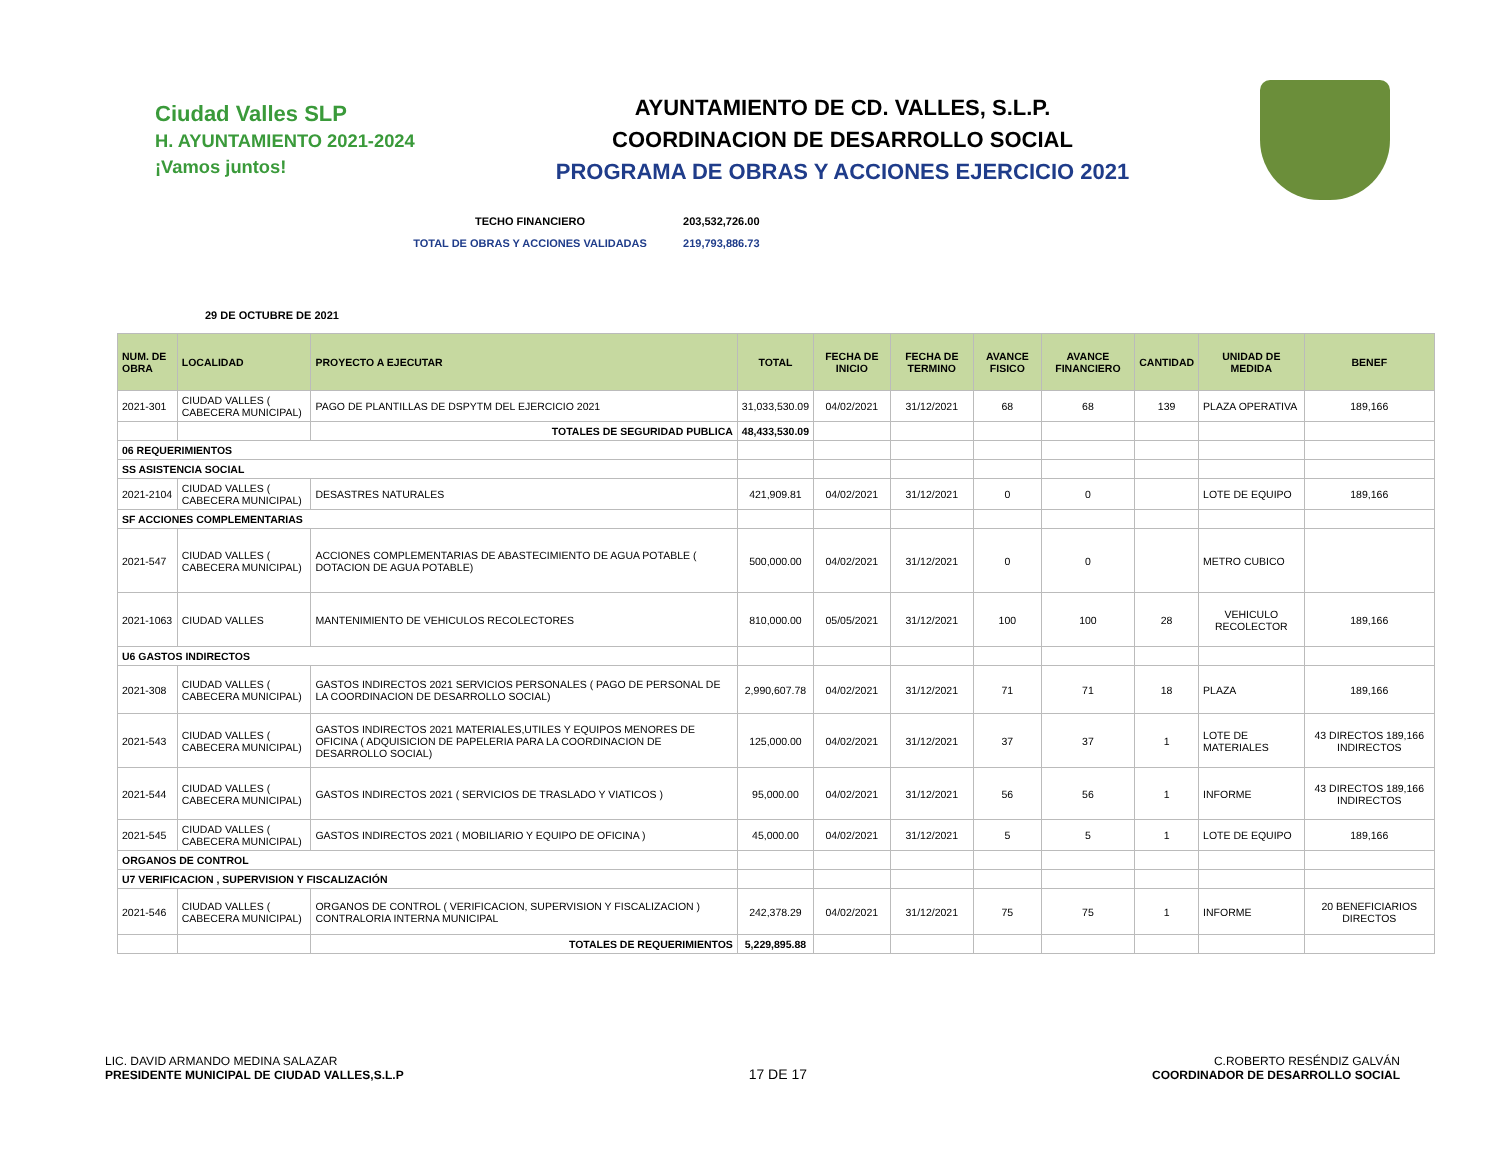Ciudad Valles SLP
H. AYUNTAMIENTO 2021-2024 ¡Vamos juntos!
AYUNTAMIENTO DE CD. VALLES, S.L.P.
COORDINACION DE DESARROLLO SOCIAL
PROGRAMA DE OBRAS Y ACCIONES EJERCICIO 2021
TECHO FINANCIERO 203,532,726.00
TOTAL DE OBRAS Y ACCIONES VALIDADAS 219,793,886.73
29 DE OCTUBRE DE 2021
| NUM. DE OBRA | LOCALIDAD | PROYECTO A EJECUTAR | TOTAL | FECHA DE INICIO | FECHA DE TERMINO | AVANCE FISICO | AVANCE FINANCIERO | CANTIDAD | UNIDAD DE MEDIDA | BENEF |
| --- | --- | --- | --- | --- | --- | --- | --- | --- | --- | --- |
| 2021-301 | CIUDAD VALLES ( CABECERA MUNICIPAL) | PAGO DE PLANTILLAS DE DSPYTM DEL EJERCICIO 2021 | 31,033,530.09 | 04/02/2021 | 31/12/2021 | 68 | 68 | 139 | PLAZA OPERATIVA | 189,166 |
| | | TOTALES DE SEGURIDAD PUBLICA | 48,433,530.09 | | | | | | | |
| 06 REQUERIMIENTOS | | | | | | | | | | |
| SS ASISTENCIA SOCIAL | | | | | | | | | | |
| 2021-2104 | CIUDAD VALLES ( CABECERA MUNICIPAL) | DESASTRES NATURALES | 421,909.81 | 04/02/2021 | 31/12/2021 | 0 | 0 | | LOTE DE EQUIPO | 189,166 |
| SF ACCIONES COMPLEMENTARIAS | | | | | | | | | | |
| 2021-547 | CIUDAD VALLES ( CABECERA MUNICIPAL) | ACCIONES COMPLEMENTARIAS DE ABASTECIMIENTO DE AGUA POTABLE ( DOTACION DE AGUA POTABLE) | 500,000.00 | 04/02/2021 | 31/12/2021 | 0 | 0 | | METRO CUBICO | |
| 2021-1063 | CIUDAD VALLES | MANTENIMIENTO DE VEHICULOS RECOLECTORES | 810,000.00 | 05/05/2021 | 31/12/2021 | 100 | 100 | 28 | VEHICULO RECOLECTOR | 189,166 |
| U6 GASTOS INDIRECTOS | | | | | | | | | | |
| 2021-308 | CIUDAD VALLES ( CABECERA MUNICIPAL) | GASTOS INDIRECTOS 2021 SERVICIOS PERSONALES ( PAGO DE PERSONAL DE LA COORDINACION DE DESARROLLO SOCIAL) | 2,990,607.78 | 04/02/2021 | 31/12/2021 | 71 | 71 | 18 | PLAZA | 189,166 |
| 2021-543 | CIUDAD VALLES ( CABECERA MUNICIPAL) | GASTOS INDIRECTOS 2021 MATERIALES,UTILES Y EQUIPOS MENORES DE OFICINA ( ADQUISICION DE PAPELERIA PARA LA COORDINACION DE DESARROLLO SOCIAL) | 125,000.00 | 04/02/2021 | 31/12/2021 | 37 | 37 | 1 | LOTE DE MATERIALES | 43 DIRECTOS 189,166 INDIRECTOS |
| 2021-544 | CIUDAD VALLES ( CABECERA MUNICIPAL) | GASTOS INDIRECTOS 2021 ( SERVICIOS DE TRASLADO Y VIATICOS ) | 95,000.00 | 04/02/2021 | 31/12/2021 | 56 | 56 | 1 | INFORME | 43 DIRECTOS 189,166 INDIRECTOS |
| 2021-545 | CIUDAD VALLES ( CABECERA MUNICIPAL) | GASTOS INDIRECTOS 2021 ( MOBILIARIO Y EQUIPO DE OFICINA ) | 45,000.00 | 04/02/2021 | 31/12/2021 | 5 | 5 | 1 | LOTE DE EQUIPO | 189,166 |
| ORGANOS DE CONTROL | | | | | | | | | | |
| U7 VERIFICACION , SUPERVISION Y FISCALIZACIÓN | | | | | | | | | | |
| 2021-546 | CIUDAD VALLES ( CABECERA MUNICIPAL) | ORGANOS DE CONTROL ( VERIFICACION, SUPERVISION Y FISCALIZACION ) CONTRALORIA INTERNA MUNICIPAL | 242,378.29 | 04/02/2021 | 31/12/2021 | 75 | 75 | 1 | INFORME | 20 BENEFICIARIOS DIRECTOS |
| | | TOTALES DE REQUERIMIENTOS | 5,229,895.88 | | | | | | | |
LIC. DAVID ARMANDO MEDINA SALAZAR
PRESIDENTE MUNICIPAL DE CIUDAD VALLES,S.L.P
17 DE 17
C.ROBERTO RESÉNDIZ GALVÁN
COORDINADOR DE DESARROLLO SOCIAL